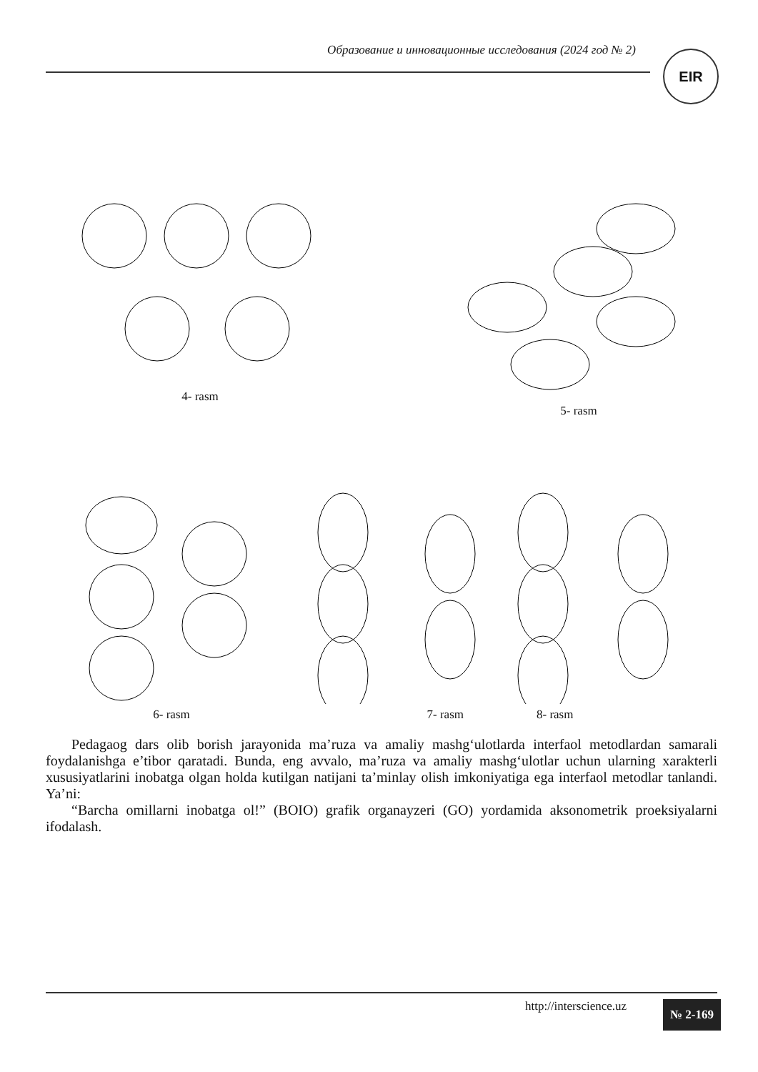Образование и инновационные исследования (2024 год № 2) EIR
4- rasm 5- rasm
6- rasm 7- rasm 8- rasm
Pedagaog dars olib borish jarayonida ma’ruza va amaliy mashg‘ulotlarda interfaol metodlardan samarali foydalanishga e’tibor qaratadi. Bunda, eng avvalo, ma’ruza va amaliy mashg‘ulotlar uchun ularning xarakterli xususiyatlarini inobatga olgan holda kutilgan natijani ta’minlay olish imkoniyatiga ega interfaol metodlar tanlandi. Ya’ni:
“Barcha omillarni inobatga ol!” (BOIO) grafik organayzeri (GO) yordamida aksonometrik proeksiyalarni ifodalash.
http://interscience.uz № 2-169